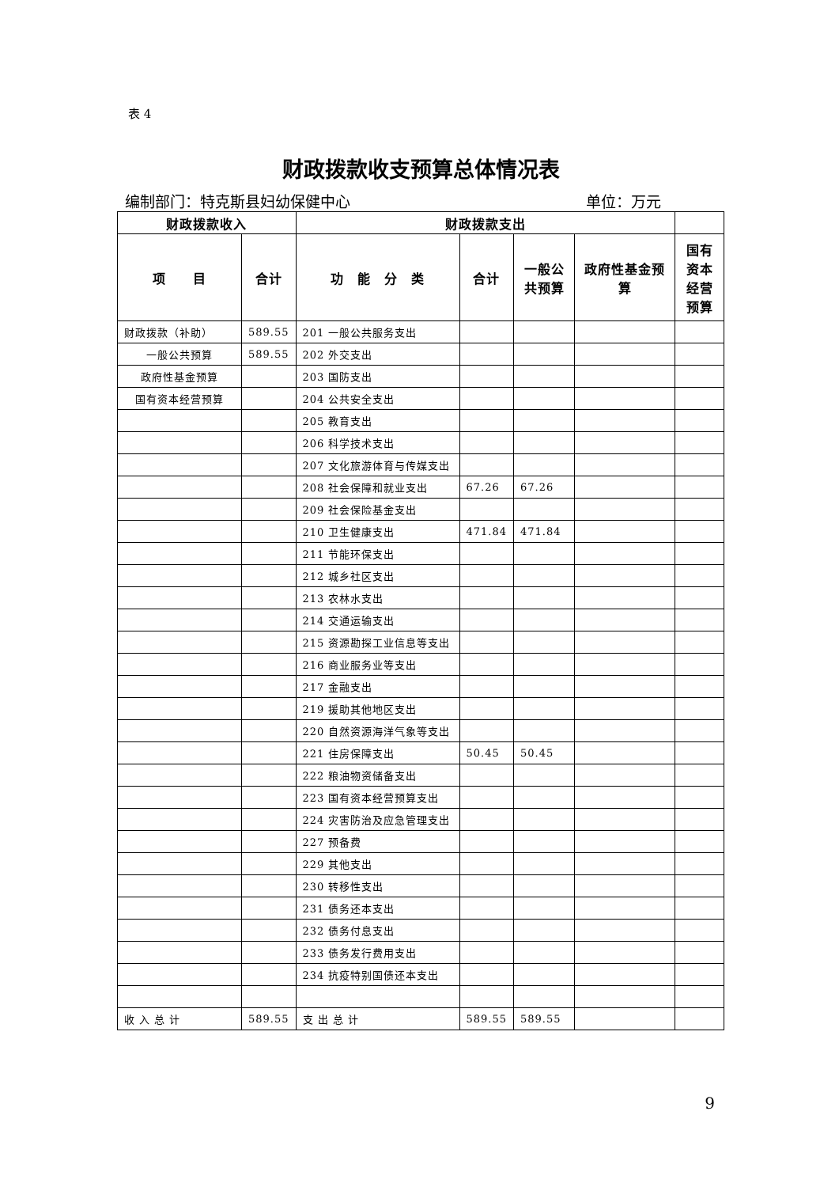表 4
财政拨款收支预算总体情况表
编制部门：特克斯县妇幼保健中心 单位：万元
| 财政拨款收入 | | 财政拨款支出 | | | | |
| --- | --- | --- | --- | --- | --- | --- |
| 项 目 | 合计 | 功 能 分 类 | 合计 | 一般公共预算 | 政府性基金预算 | 国有资本经营预算 |
| 财政拨款（补助） | 589.55 | 201 一般公共服务支出 | | | | |
| 一般公共预算 | 589.55 | 202 外交支出 | | | | |
| 政府性基金预算 | | 203 国防支出 | | | | |
| 国有资本经营预算 | | 204 公共安全支出 | | | | |
| | | 205 教育支出 | | | | |
| | | 206 科学技术支出 | | | | |
| | | 207 文化旅游体育与传媒支出 | | | | |
| | | 208 社会保障和就业支出 | 67.26 | 67.26 | | |
| | | 209 社会保险基金支出 | | | | |
| | | 210 卫生健康支出 | 471.84 | 471.84 | | |
| | | 211 节能环保支出 | | | | |
| | | 212 城乡社区支出 | | | | |
| | | 213 农林水支出 | | | | |
| | | 214 交通运输支出 | | | | |
| | | 215 资源勘探工业信息等支出 | | | | |
| | | 216 商业服务业等支出 | | | | |
| | | 217 金融支出 | | | | |
| | | 219 援助其他地区支出 | | | | |
| | | 220 自然资源海洋气象等支出 | | | | |
| | | 221 住房保障支出 | 50.45 | 50.45 | | |
| | | 222 粮油物资储备支出 | | | | |
| | | 223 国有资本经营预算支出 | | | | |
| | | 224 灾害防治及应急管理支出 | | | | |
| | | 227 预备费 | | | | |
| | | 229 其他支出 | | | | |
| | | 230 转移性支出 | | | | |
| | | 231 债务还本支出 | | | | |
| | | 232 债务付息支出 | | | | |
| | | 233 债务发行费用支出 | | | | |
| | | 234 抗疫特别国债还本支出 | | | | |
| 收 入 总 计 | 589.55 | 支 出 总 计 | 589.55 | 589.55 | | |
9